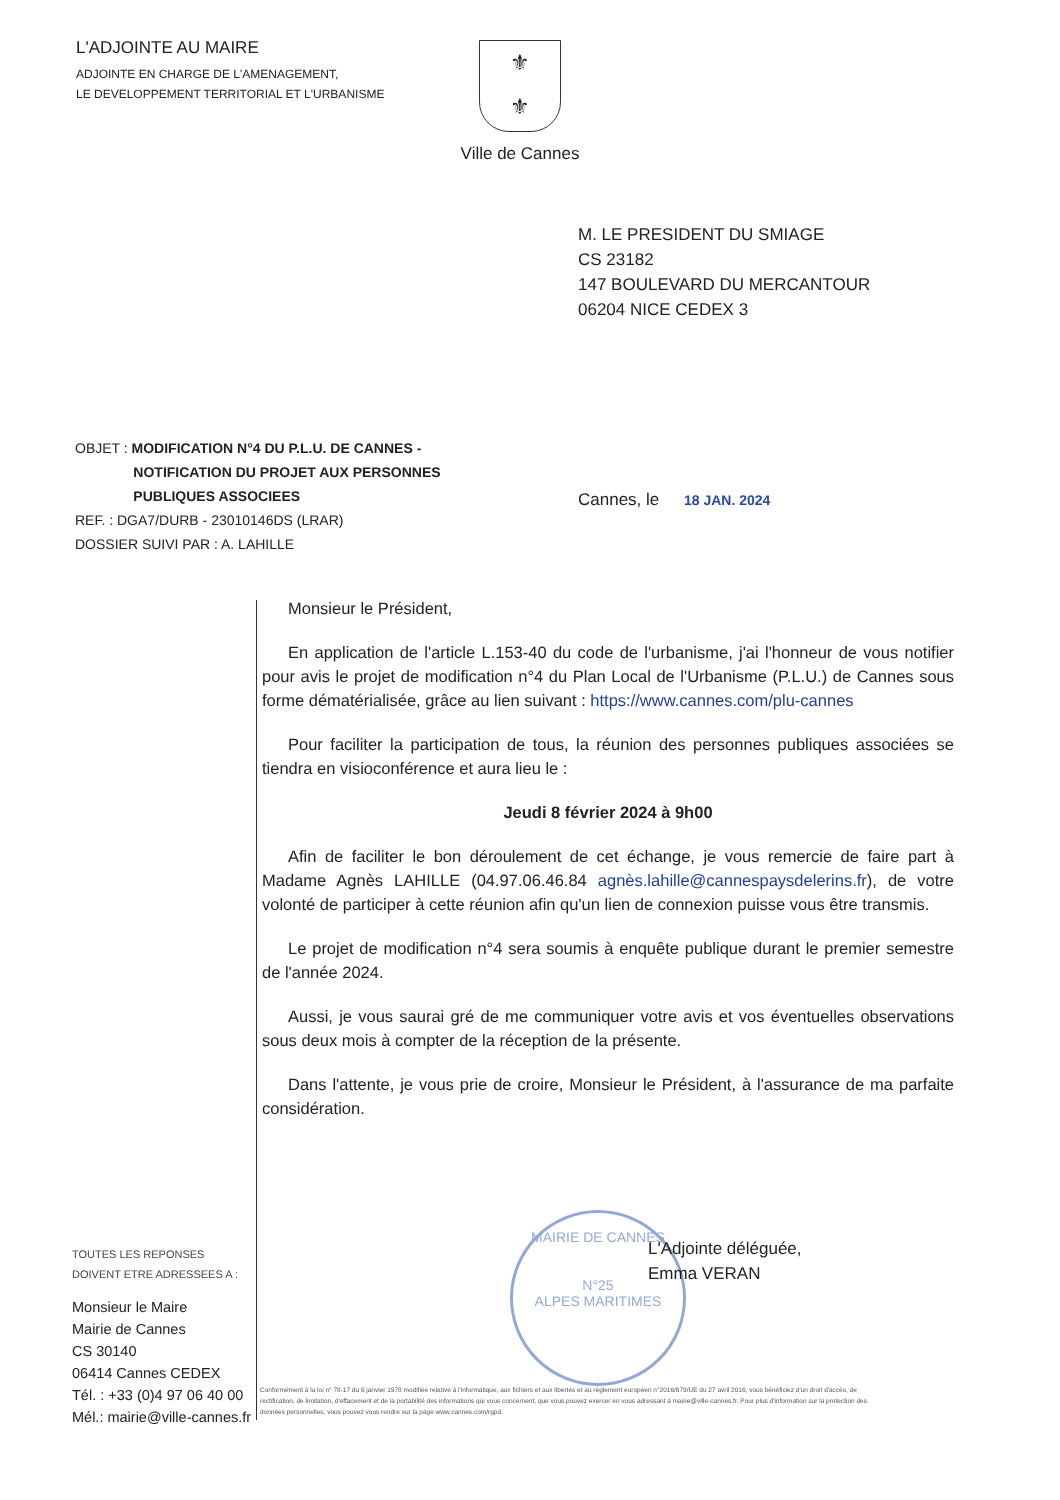L'ADJOINTE AU MAIRE
ADJOINTE EN CHARGE DE L'AMENAGEMENT,
LE DEVELOPPEMENT TERRITORIAL ET L'URBANISME
⚜
⚜
Ville de Cannes
M. LE PRESIDENT DU SMIAGE
CS 23182
147 BOULEVARD DU MERCANTOUR
06204 NICE CEDEX 3
OBJET : MODIFICATION N°4 DU P.L.U. DE CANNES -
NOTIFICATION DU PROJET AUX PERSONNES
PUBLIQUES ASSOCIEES
REF. : DGA7/DURB - 23010146DS (LRAR)
DOSSIER SUIVI PAR : A. LAHILLE
Cannes, le 18 JAN. 2024
Monsieur le Président,
En application de l'article L.153-40 du code de l'urbanisme, j'ai l'honneur de vous notifier pour avis le projet de modification n°4 du Plan Local de l'Urbanisme (P.L.U.) de Cannes sous forme dématérialisée, grâce au lien suivant : https://www.cannes.com/plu-cannes
Pour faciliter la participation de tous, la réunion des personnes publiques associées se tiendra en visioconférence et aura lieu le :
Jeudi 8 février 2024 à 9h00
Afin de faciliter le bon déroulement de cet échange, je vous remercie de faire part à Madame Agnès LAHILLE (04.97.06.46.84 agnès.lahille@cannespaysdelerins.fr), de votre volonté de participer à cette réunion afin qu'un lien de connexion puisse vous être transmis.
Le projet de modification n°4 sera soumis à enquête publique durant le premier semestre de l'année 2024.
Aussi, je vous saurai gré de me communiquer votre avis et vos éventuelles observations sous deux mois à compter de la réception de la présente.
Dans l'attente, je vous prie de croire, Monsieur le Président, à l'assurance de ma parfaite considération.
MAIRIE DE CANNES
N°25
ALPES MARITIMES
L'Adjointe déléguée,
Emma VERAN
TOUTES LES REPONSES
DOIVENT ETRE ADRESSEES A :
Monsieur le Maire
Mairie de Cannes
CS 30140
06414 Cannes CEDEX
Tél. : +33 (0)4 97 06 40 00
Mél.: mairie@ville-cannes.fr
Conformément à la loi n° 78-17 du 6 janvier 1978 modifiée relative à l'informatique, aux fichiers et aux libertés et au règlement européen n°2016/679/UE du 27 avril 2016, vous bénéficiez d'un droit d'accès, de rectification, de limitation, d'effacement et de la portabilité des informations qui vous concernent, que vous pouvez exercer en vous adressant à mairie@ville-cannes.fr. Pour plus d'information sur la protection des données personnelles, vous pouvez vous rendre sur la page www.cannes.com/rgpd.